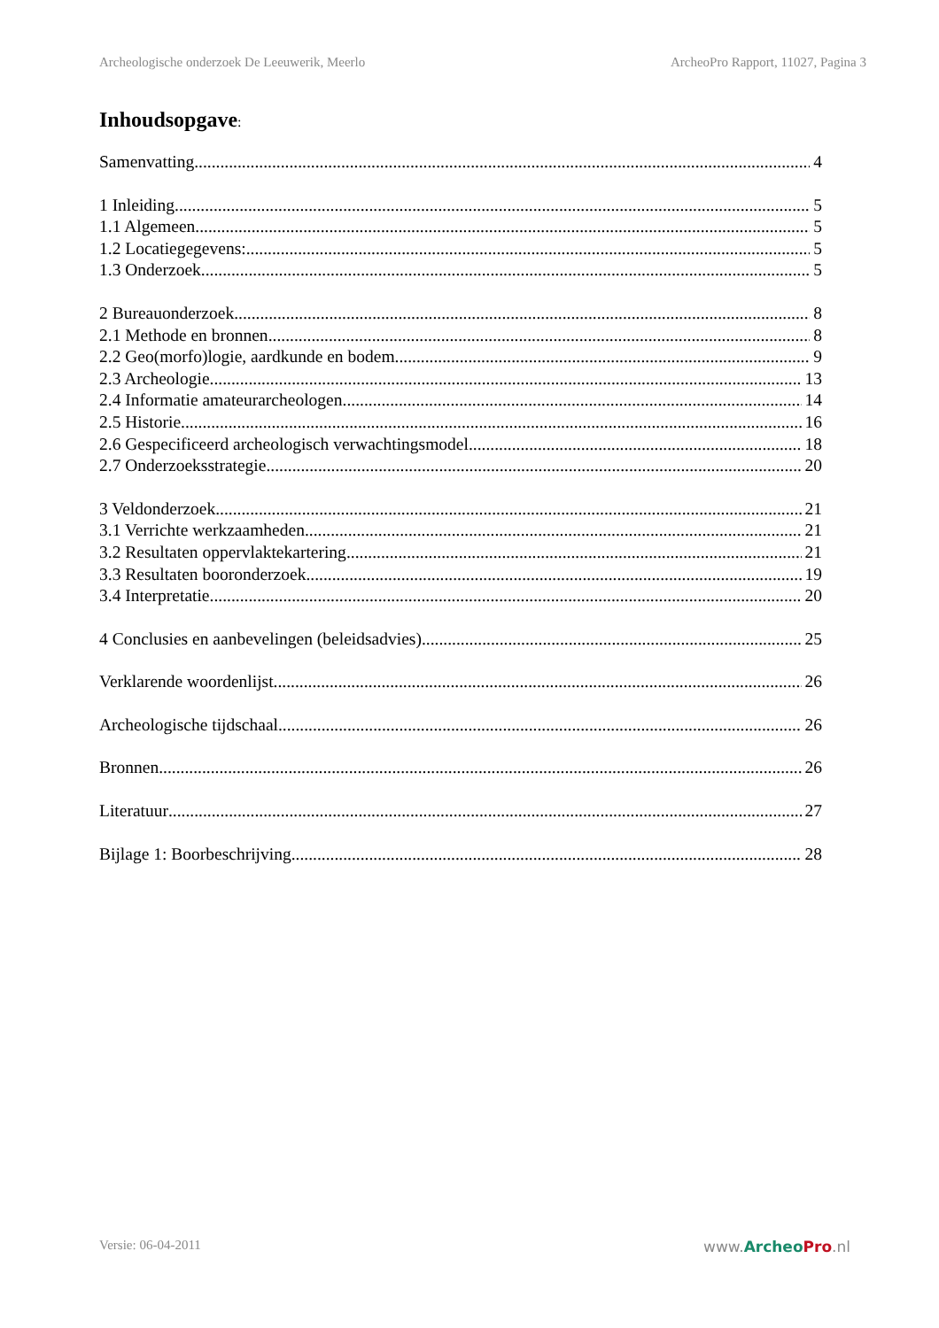Archeologische onderzoek De Leeuwerik, Meerlo ArcheoPro Rapport, 11027, Pagina 3
Inhoudsopgave:
Samenvatting 4
1 Inleiding 5
1.1 Algemeen 5
1.2 Locatiegegevens: 5
1.3 Onderzoek 5
2 Bureauonderzoek 8
2.1 Methode en bronnen 8
2.2 Geo(morfo)logie, aardkunde en bodem 9
2.3 Archeologie 13
2.4 Informatie amateurarcheologen 14
2.5 Historie 16
2.6 Gespecificeerd archeologisch verwachtingsmodel 18
2.7 Onderzoeksstrategie 20
3 Veldonderzoek 21
3.1 Verrichte werkzaamheden 21
3.2 Resultaten oppervlaktekartering 21
3.3 Resultaten booronderzoek 19
3.4 Interpretatie 20
4 Conclusies en aanbevelingen (beleidsadvies) 25
Verklarende woordenlijst 26
Archeologische tijdschaal 26
Bronnen 26
Literatuur 27
Bijlage 1: Boorbeschrijving 28
Versie: 06-04-2011 www.Archeo Pro.nl